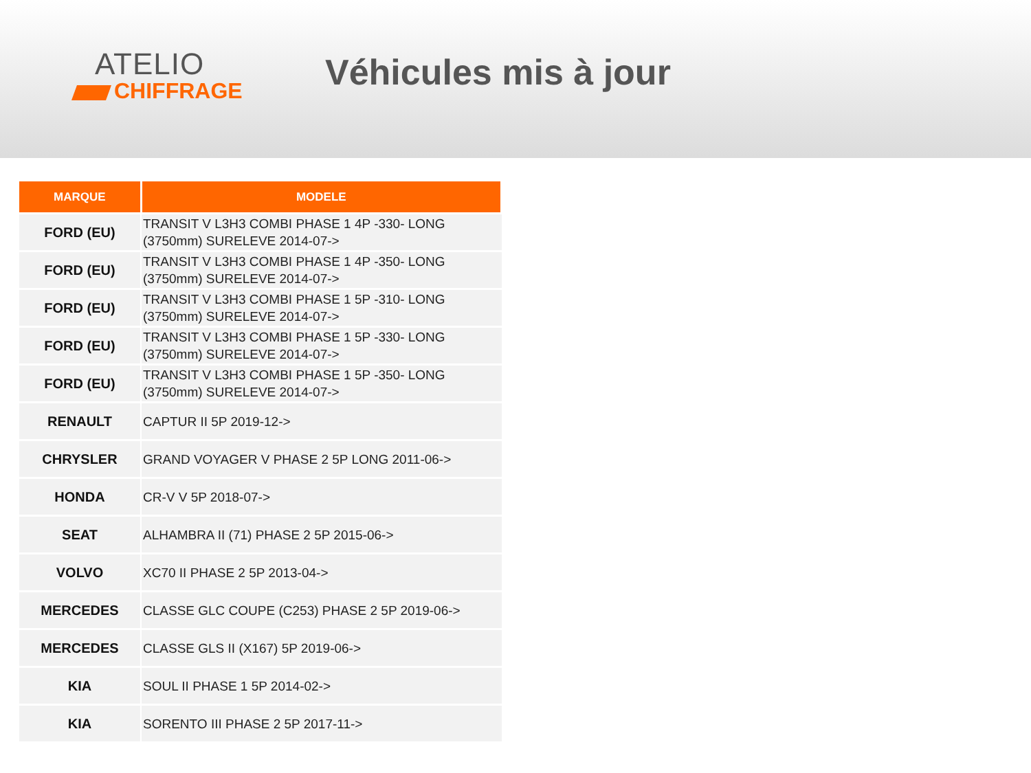ATELIO
CHIFFRAGE
Véhicules mis à jour
| MARQUE | MODELE |
| --- | --- |
| FORD (EU) | TRANSIT V L3H3 COMBI PHASE 1 4P -330- LONG (3750mm) SURELEVE 2014-07-> |
| FORD (EU) | TRANSIT V L3H3 COMBI PHASE 1 4P -350- LONG (3750mm) SURELEVE 2014-07-> |
| FORD (EU) | TRANSIT V L3H3 COMBI PHASE 1 5P -310- LONG (3750mm) SURELEVE 2014-07-> |
| FORD (EU) | TRANSIT V L3H3 COMBI PHASE 1 5P -330- LONG (3750mm) SURELEVE 2014-07-> |
| FORD (EU) | TRANSIT V L3H3 COMBI PHASE 1 5P -350- LONG (3750mm) SURELEVE 2014-07-> |
| RENAULT | CAPTUR II 5P 2019-12-> |
| CHRYSLER | GRAND VOYAGER V PHASE 2 5P LONG 2011-06-> |
| HONDA | CR-V V 5P 2018-07-> |
| SEAT | ALHAMBRA II (71) PHASE 2 5P 2015-06-> |
| VOLVO | XC70 II PHASE 2 5P 2013-04-> |
| MERCEDES | CLASSE GLC COUPE (C253) PHASE 2 5P 2019-06-> |
| MERCEDES | CLASSE GLS II (X167) 5P 2019-06-> |
| KIA | SOUL II PHASE 1 5P 2014-02-> |
| KIA | SORENTO III PHASE 2 5P 2017-11-> |